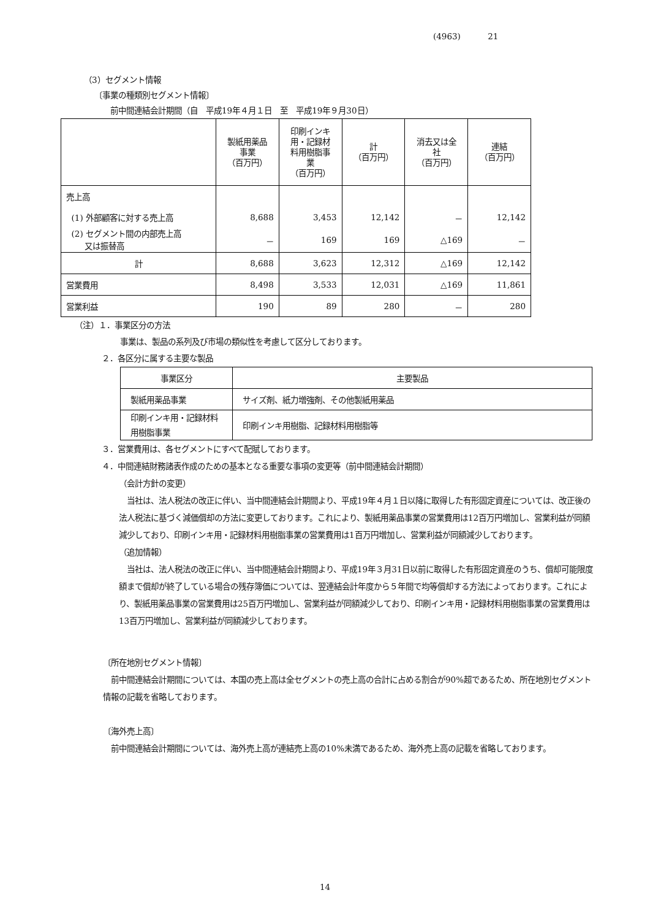(4963) 21
（3）セグメント情報
〔事業の種類別セグメント情報〕
前中間連結会計期間（自　平成19年４月１日　至　平成19年９月30日）
| | 製紙用薬品 事業 （百万円） | 印刷インキ 用・記録材 料用樹脂事 業 （百万円） | 計 （百万円） | 消去又は全 社 （百万円） | 連結 （百万円） |
| --- | --- | --- | --- | --- | --- |
| 売上高 | | | | | |
| (1) 外部顧客に対する売上高 | 8,688 | 3,453 | 12,142 | － | 12,142 |
| (2) セグメント間の内部売上高 又は振替高 | － | 169 | 169 | △169 | － |
| 計 | 8,688 | 3,623 | 12,312 | △169 | 12,142 |
| 営業費用 | 8,498 | 3,533 | 12,031 | △169 | 11,861 |
| 営業利益 | 190 | 89 | 280 | － | 280 |
（注）１．事業区分の方法
事業は、製品の系列及び市場の類似性を考慮して区分しております。
２．各区分に属する主要な製品
| 事業区分 | 主要製品 |
| --- | --- |
| 製紙用薬品事業 | サイズ剤、紙力増強剤、その他製紙用薬品 |
| 印刷インキ用・記録材料用樹脂事業 | 印刷インキ用樹脂、記録材料用樹脂等 |
３．営業費用は、各セグメントにすべて配賦しております。
４．中間連結財務諸表作成のための基本となる重要な事項の変更等（前中間連結会計期間）
（会計方針の変更）
　当社は、法人税法の改正に伴い、当中間連結会計期間より、平成19年４月１日以降に取得した有形固定資産については、改正後の法人税法に基づく減価償却の方法に変更しております。これにより、製紙用薬品事業の営業費用は12百万円増加し、営業利益が同額減少しており、印刷インキ用・記録材料用樹脂事業の営業費用は1百万円増加し、営業利益が同額減少しております。
（追加情報）
　当社は、法人税法の改正に伴い、当中間連結会計期間より、平成19年３月31日以前に取得した有形固定資産のうち、償却可能限度額まで償却が終了している場合の残存簿価については、翌連結会計年度から５年間で均等償却する方法によっております。これにより、製紙用薬品事業の営業費用は25百万円増加し、営業利益が同額減少しており、印刷インキ用・記録材料用樹脂事業の営業費用は13百万円増加し、営業利益が同額減少しております。
〔所在地別セグメント情報〕
　前中間連結会計期間については、本国の売上高は全セグメントの売上高の合計に占める割合が90%超であるため、所在地別セグメント情報の記載を省略しております。
〔海外売上高〕
　前中間連結会計期間については、海外売上高が連結売上高の10%未満であるため、海外売上高の記載を省略しております。
14